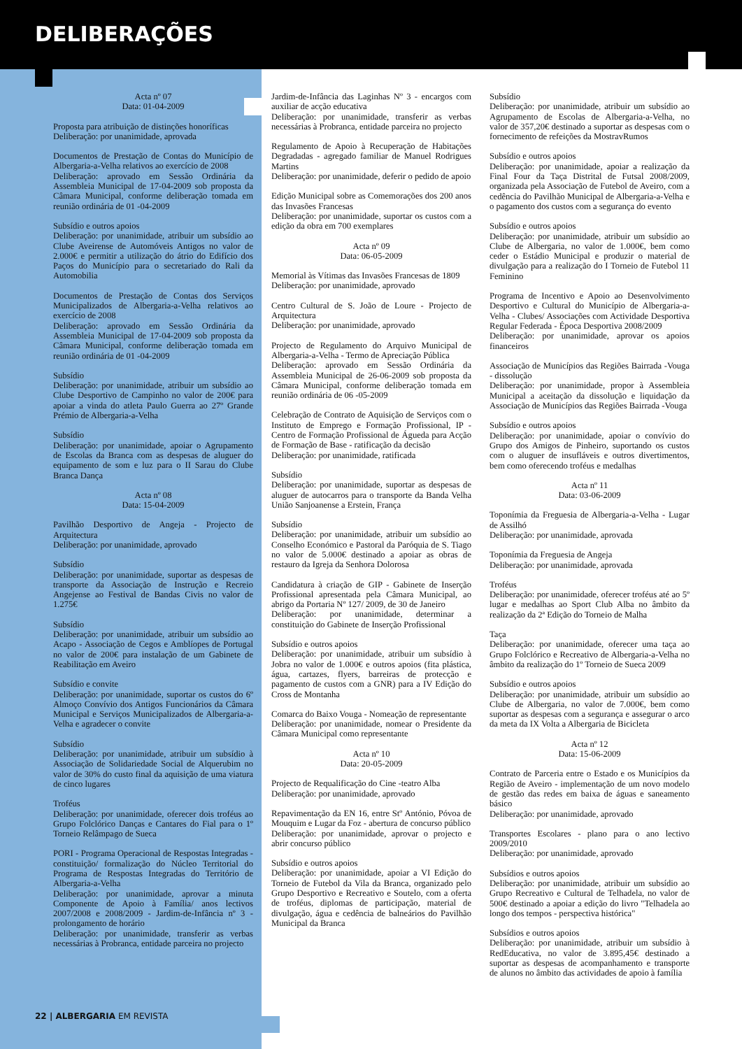DELIBERAÇÕES
Acta nº 07
Data: 01-04-2009
Proposta para atribuição de distinções honoríficas
Deliberação: por unanimidade, aprovada
Documentos de Prestação de Contas do Município de Albergaria-a-Velha relativos ao exercício de 2008
Deliberação: aprovado em Sessão Ordinária da Assembleia Municipal de 17-04-2009 sob proposta da Câmara Municipal, conforme deliberação tomada em reunião ordinária de 01 -04-2009
Subsídio e outros apoios
Deliberação: por unanimidade, atribuir um subsídio ao Clube Aveirense de Automóveis Antigos no valor de 2.000€ e permitir a utilização do átrio do Edifício dos Paços do Município para o secretariado do Rali da Automobilia
Documentos de Prestação de Contas dos Serviços Municipalizados de Albergaria-a-Velha relativos ao exercício de 2008
Deliberação: aprovado em Sessão Ordinária da Assembleia Municipal de 17-04-2009 sob proposta da Câmara Municipal, conforme deliberação tomada em reunião ordinária de 01 -04-2009
Subsídio
Deliberação: por unanimidade, atribuir um subsídio ao Clube Desportivo de Campinho no valor de 200€ para apoiar a vinda do atleta Paulo Guerra ao 27º Grande Prémio de Albergaria-a-Velha
Subsídio
Deliberação: por unanimidade, apoiar o Agrupamento de Escolas da Branca com as despesas de aluguer do equipamento de som e luz para o II Sarau do Clube Branca Dança
Acta nº 08
Data: 15-04-2009
Pavilhão Desportivo de Angeja - Projecto de Arquitectura
Deliberação: por unanimidade, aprovado
Subsídio
Deliberação: por unanimidade, suportar as despesas de transporte da Associação de Instrução e Recreio Angejense ao Festival de Bandas Civis no valor de 1.275€
Subsídio
Deliberação: por unanimidade, atribuir um subsídio ao Acapo - Associação de Cegos e Amblíopes de Portugal no valor de 200€ para instalação de um Gabinete de Reabilitação em Aveiro
Subsídio e convite
Deliberação: por unanimidade, suportar os custos do 6º Almoço Convívio dos Antigos Funcionários da Câmara Municipal e Serviços Municipalizados de Albergaria-a-Velha e agradecer o convite
Subsídio
Deliberação: por unanimidade, atribuir um subsídio à Associação de Solidariedade Social de Alquerubim no valor de 30% do custo final da aquisição de uma viatura de cinco lugares
Troféus
Deliberação: por unanimidade, oferecer dois troféus ao Grupo Folclórico Danças e Cantares do Fial para o 1º Torneio Relâmpago de Sueca
PORI - Programa Operacional de Respostas Integradas - constituição/ formalização do Núcleo Territorial do Programa de Respostas Integradas do Território de Albergaria-a-Velha
Deliberação: por unanimidade, aprovar a minuta Componente de Apoio à Família/ anos lectivos 2007/2008 e 2008/2009 - Jardim-de-Infância nº 3 - prolongamento de horário
Deliberação: por unanimidade, transferir as verbas necessárias à Probranca, entidade parceira no projecto
Jardim-de-Infância das Laginhas Nº 3 - encargos com auxiliar de acção educativa
Deliberação: por unanimidade, transferir as verbas necessárias à Probranca, entidade parceira no projecto
Regulamento de Apoio à Recuperação de Habitações Degradadas - agregado familiar de Manuel Rodrigues Martins
Deliberação: por unanimidade, deferir o pedido de apoio
Edição Municipal sobre as Comemorações dos 200 anos das Invasões Francesas
Deliberação: por unanimidade, suportar os custos com a edição da obra em 700 exemplares
Acta nº 09
Data: 06-05-2009
Memorial às Vítimas das Invasões Francesas de 1809
Deliberação: por unanimidade, aprovado
Centro Cultural de S. João de Loure - Projecto de Arquitectura
Deliberação: por unanimidade, aprovado
Projecto de Regulamento do Arquivo Municipal de Albergaria-a-Velha - Termo de Apreciação Pública
Deliberação: aprovado em Sessão Ordinária da Assembleia Municipal de 26-06-2009 sob proposta da Câmara Municipal, conforme deliberação tomada em reunião ordinária de 06 -05-2009
Celebração de Contrato de Aquisição de Serviços com o Instituto de Emprego e Formação Profissional, IP - Centro de Formação Profissional de Águeda para Acção de Formação de Base - ratificação da decisão
Deliberação: por unanimidade, ratificada
Subsídio
Deliberação: por unanimidade, suportar as despesas de aluguer de autocarros para o transporte da Banda Velha União Sanjoanense a Erstein, França
Subsídio
Deliberação: por unanimidade, atribuir um subsídio ao Conselho Económico e Pastoral da Paróquia de S. Tiago no valor de 5.000€ destinado a apoiar as obras de restauro da Igreja da Senhora Dolorosa
Candidatura à criação de GIP - Gabinete de Inserção Profissional apresentada pela Câmara Municipal, ao abrigo da Portaria Nº 127/ 2009, de 30 de Janeiro
Deliberação: por unanimidade, determinar a constituição do Gabinete de Inserção Profissional
Subsídio e outros apoios
Deliberação: por unanimidade, atribuir um subsídio à Jobra no valor de 1.000€ e outros apoios (fita plástica, água, cartazes, flyers, barreiras de protecção e pagamento de custos com a GNR) para a IV Edição do Cross de Montanha
Comarca do Baixo Vouga - Nomeação de representante
Deliberação: por unanimidade, nomear o Presidente da Câmara Municipal como representante
Acta nº 10
Data: 20-05-2009
Projecto de Requalificação do Cine -teatro Alba
Deliberação: por unanimidade, aprovado
Repavimentação da EN 16, entre Stº António, Póvoa de Mouquim e Lugar da Foz - abertura de concurso público
Deliberação: por unanimidade, aprovar o projecto e abrir concurso público
Subsídio e outros apoios
Deliberação: por unanimidade, apoiar a VI Edição do Torneio de Futebol da Vila da Branca, organizado pelo Grupo Desportivo e Recreativo e Soutelo, com a oferta de troféus, diplomas de participação, material de divulgação, água e cedência de balneários do Pavilhão Municipal da Branca
Subsídio
Deliberação: por unanimidade, atribuir um subsídio ao Agrupamento de Escolas de Albergaria-a-Velha, no valor de 357,20€ destinado a suportar as despesas com o fornecimento de refeições da MostravRumos
Subsídio e outros apoios
Deliberação: por unanimidade, apoiar a realização da Final Four da Taça Distrital de Futsal 2008/2009, organizada pela Associação de Futebol de Aveiro, com a cedência do Pavilhão Municipal de Albergaria-a-Velha e o pagamento dos custos com a segurança do evento
Subsídio e outros apoios
Deliberação: por unanimidade, atribuir um subsídio ao Clube de Albergaria, no valor de 1.000€, bem como ceder o Estádio Municipal e produzir o material de divulgação para a realização do I Torneio de Futebol 11 Feminino
Programa de Incentivo e Apoio ao Desenvolvimento Desportivo e Cultural do Município de Albergaria-a-Velha - Clubes/ Associações com Actividade Desportiva Regular Federada - Época Desportiva 2008/2009
Deliberação: por unanimidade, aprovar os apoios financeiros
Associação de Municípios das Regiões Bairrada -Vouga - dissolução
Deliberação: por unanimidade, propor à Assembleia Municipal a aceitação da dissolução e liquidação da Associação de Municípios das Regiões Bairrada -Vouga
Subsídio e outros apoios
Deliberação: por unanimidade, apoiar o convívio do Grupo dos Amigos de Pinheiro, suportando os custos com o aluguer de insufláveis e outros divertimentos, bem como oferecendo troféus e medalhas
Acta nº 11
Data: 03-06-2009
Toponímia da Freguesia de Albergaria-a-Velha - Lugar de Assilhó
Deliberação: por unanimidade, aprovada
Toponímia da Freguesia de Angeja
Deliberação: por unanimidade, aprovada
Troféus
Deliberação: por unanimidade, oferecer troféus até ao 5º lugar e medalhas ao Sport Club Alba no âmbito da realização da 2ª Edição do Torneio de Malha
Taça
Deliberação: por unanimidade, oferecer uma taça ao Grupo Folclórico e Recreativo de Albergaria-a-Velha no âmbito da realização do 1º Torneio de Sueca 2009
Subsídio e outros apoios
Deliberação: por unanimidade, atribuir um subsídio ao Clube de Albergaria, no valor de 7.000€, bem como suportar as despesas com a segurança e assegurar o arco da meta da IX Volta a Albergaria de Bicicleta
Acta nº 12
Data: 15-06-2009
Contrato de Parceria entre o Estado e os Municípios da Região de Aveiro - implementação de um novo modelo de gestão das redes em baixa de águas e saneamento básico
Deliberação: por unanimidade, aprovado
Transportes Escolares - plano para o ano lectivo 2009/2010
Deliberação: por unanimidade, aprovado
Subsídios e outros apoios
Deliberação: por unanimidade, atribuir um subsídio ao Grupo Recreativo e Cultural de Telhadela, no valor de 500€ destinado a apoiar a edição do livro "Telhadela ao longo dos tempos - perspectiva histórica"
Subsídios e outros apoios
Deliberação: por unanimidade, atribuir um subsídio à RedEducativa, no valor de 3.895,45€ destinado a suportar as despesas de acompanhamento e transporte de alunos no âmbito das actividades de apoio à família
22 | ALBERGARIA EM REVISTA